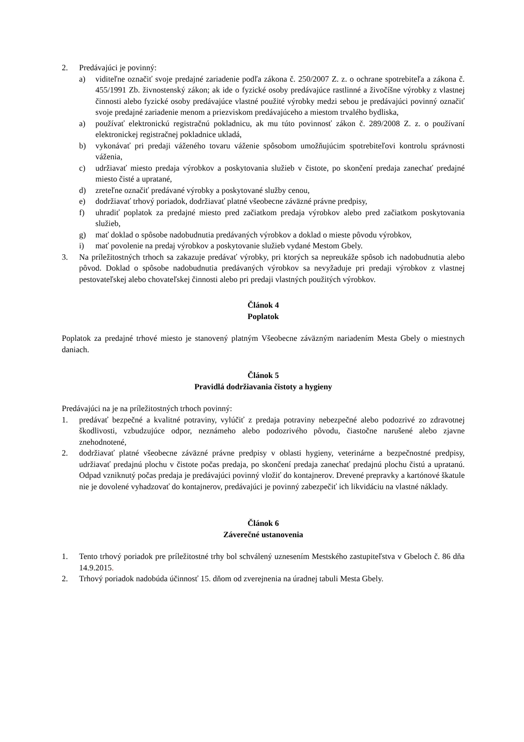2. Predávajúci je povinný:
a) viditeľne označiť svoje predajné zariadenie podľa zákona č. 250/2007 Z. z. o ochrane spotrebiteľa a zákona č. 455/1991 Zb. živnostenský zákon; ak ide o fyzické osoby predávajúce rastlinné a živočíšne výrobky z vlastnej činnosti alebo fyzické osoby predávajúce vlastné použité výrobky medzi sebou je predávajúci povinný označiť svoje predajné zariadenie menom a priezviskom predávajúceho a miestom trvalého bydliska,
a) používať elektronickú registračnú pokladnicu, ak mu túto povinnosť zákon č. 289/2008 Z. z. o používaní elektronickej registračnej pokladnice ukladá,
b) vykonávať pri predaji váženého tovaru váženie spôsobom umožňujúcim spotrebiteľovi kontrolu správnosti váženia,
c) udržiavať miesto predaja výrobkov a poskytovania služieb v čistote, po skončení predaja zanechať predajné miesto čisté a upratané,
d) zreteľne označiť predávané výrobky a poskytované služby cenou,
e) dodržiavať trhový poriadok, dodržiavať platné všeobecne záväzné právne predpisy,
f) uhradiť poplatok za predajné miesto pred začiatkom predaja výrobkov alebo pred začiatkom poskytovania služieb,
g) mať doklad o spôsobe nadobudnutia predávaných výrobkov a doklad o mieste pôvodu výrobkov,
i) mať povolenie na predaj výrobkov a poskytovanie služieb vydané Mestom Gbely.
3. Na príležitostných trhoch sa zakazuje predávať výrobky, pri ktorých sa nepreukáže spôsob ich nadobudnutia alebo pôvod. Doklad o spôsobe nadobudnutia predávaných výrobkov sa nevyžaduje pri predaji výrobkov z vlastnej pestovateľskej alebo chovateľskej činnosti alebo pri predaji vlastných použitých výrobkov.
Článok 4
Poplatok
Poplatok za predajné trhové miesto je stanovený platným Všeobecne záväzným nariadením Mesta Gbely o miestnych daniach.
Článok 5
Pravidlá dodržiavania čistoty a hygieny
Predávajúci na je na príležitostných trhoch povinný:
1. predávať bezpečné a kvalitné potraviny, vylúčiť z predaja potraviny nebezpečné alebo podozrivé zo zdravotnej škodlivosti, vzbudzujúce odpor, neznámeho alebo podozrivého pôvodu, čiastočne narušené alebo zjavne znehodnotené,
2. dodržiavať platné všeobecne záväzné právne predpisy v oblasti hygieny, veterinárne a bezpečnostné predpisy, udržiavať predajnú plochu v čistote počas predaja, po skončení predaja zanechať predajnú plochu čistú a upratanú. Odpad vzniknutý počas predaja je predávajúci povinný vložiť do kontajnerov. Drevené prepravky a kartónové škatule nie je dovolené vyhadzovať do kontajnerov, predávajúci je povinný zabezpečiť ich likvidáciu na vlastné náklady.
Článok 6
Záverečné ustanovenia
1. Tento trhový poriadok pre príležitostné trhy bol schválený uznesením Mestského zastupiteľstva v Gbeloch č. 86 dňa 14.9.2015.
2. Trhový poriadok nadobúda účinnosť 15. dňom od zverejnenia na úradnej tabuli Mesta Gbely.